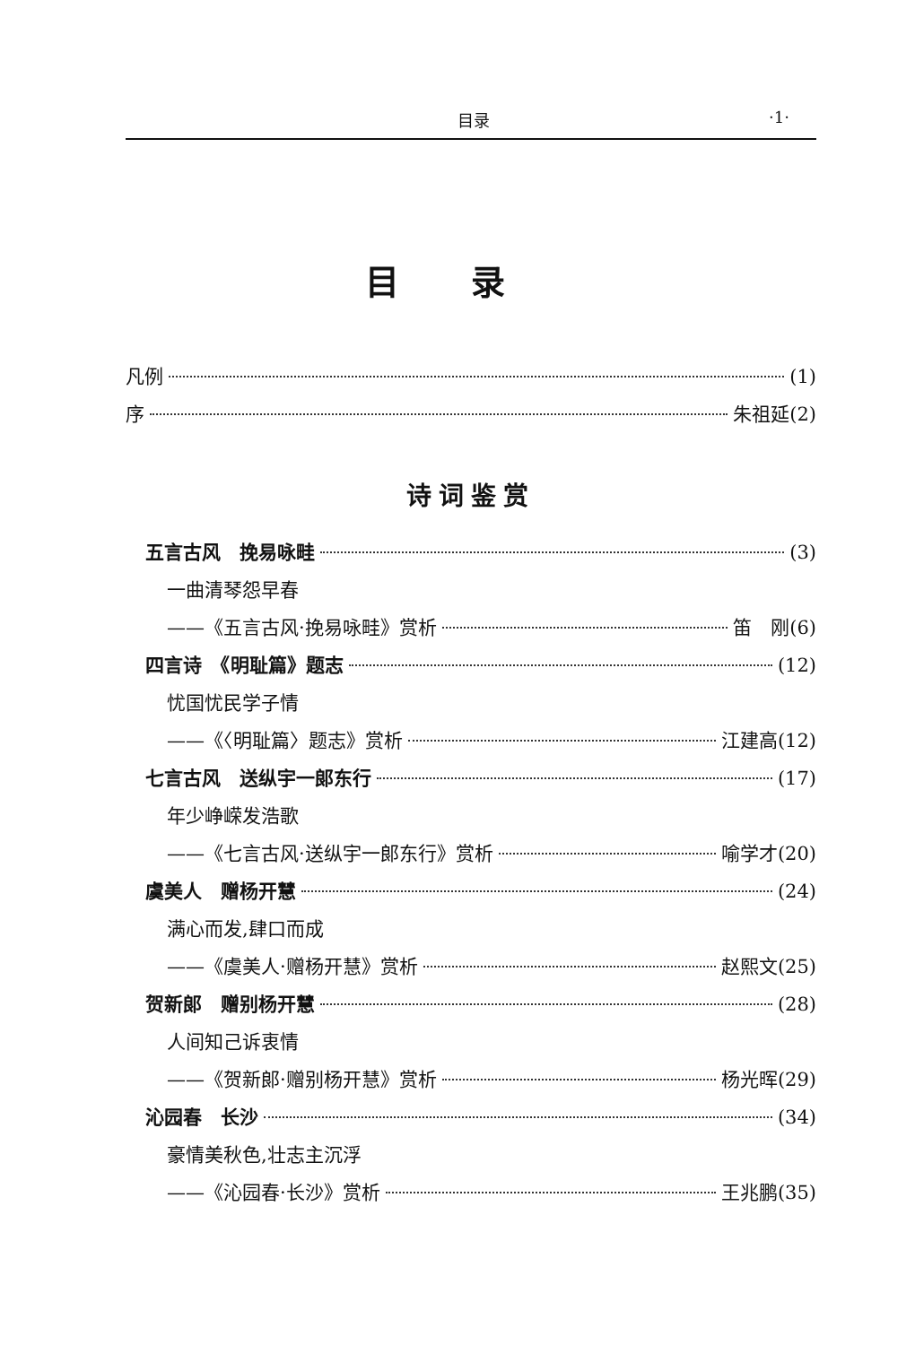目录 ·1·
目录
凡例 (1)
序 朱祖延(2)
诗词鉴赏
五言古风　挽易咏畦 (3)
一曲清琴怨早春
——《五言古风·挽易咏畦》赏析 笛　刚(6)
四言诗　《明耻篇》题志 (12)
忧国忧民学子情
——《〈明耻篇〉题志》赏析 江建高(12)
七言古风　送纵宇一郎东行 (17)
年少峥嵘发浩歌
——《七言古风·送纵宇一郎东行》赏析 喻学才(20)
虞美人　赠杨开慧 (24)
满心而发,肆口而成
——《虞美人·赠杨开慧》赏析 赵熙文(25)
贺新郎　赠别杨开慧 (28)
人间知己诉衷情
——《贺新郎·赠别杨开慧》赏析 杨光晖(29)
沁园春　长沙 (34)
豪情美秋色,壮志主沉浮
——《沁园春·长沙》赏析 王兆鹏(35)